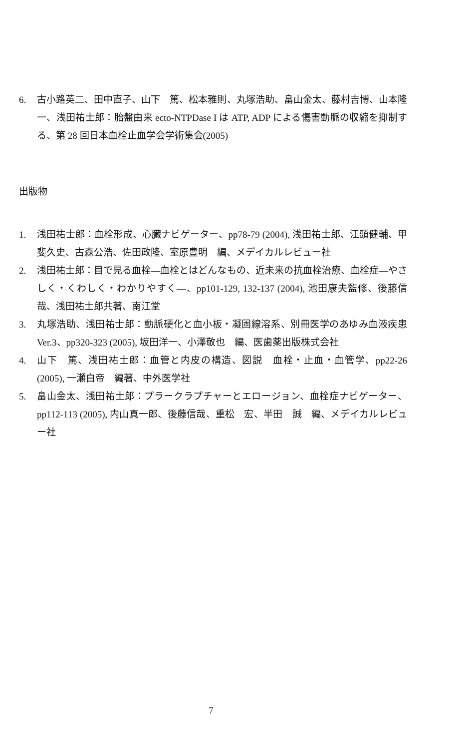6. 古小路英二、田中直子、山下　篤、松本雅則、丸塚浩助、畠山金太、藤村吉博、山本隆一、浅田祐士郎：胎盤由来 ecto-NTPDase I は ATP, ADP による傷害動脈の収縮を抑制する、第 28 回日本血栓止血学会学術集会(2005)
出版物
1. 浅田祐士郎：血栓形成、心臓ナビゲーター、pp78-79 (2004), 浅田祐士郎、江頭健輔、甲斐久史、古森公浩、佐田政隆、室原豊明　編、メデイカルレビュー社
2. 浅田祐士郎：目で見る血栓—血栓とはどんなもの、近未来の抗血栓治療、血栓症—やさしく・くわしく・わかりやすく—、pp101-129, 132-137 (2004), 池田康夫監修、後藤信哉、浅田祐士郎共著、南江堂
3. 丸塚浩助、浅田祐士郎：動脈硬化と血小板・凝固線溶系、別冊医学のあゆみ血液疾患 Ver.3、pp320-323 (2005), 坂田洋一、小澤敬也　編、医歯薬出版株式会社
4. 山下　篤、浅田祐士郎：血管と内皮の構造、図説　血栓・止血・血管学、pp22-26 (2005), 一瀬白帝　編著、中外医学社
5. 畠山金太、浅田祐士郎：プラークラプチャーとエロージョン、血栓症ナビゲーター、pp112-113 (2005), 内山真一郎、後藤信哉、重松　宏、半田　誠　編、メデイカルレビュー社
7